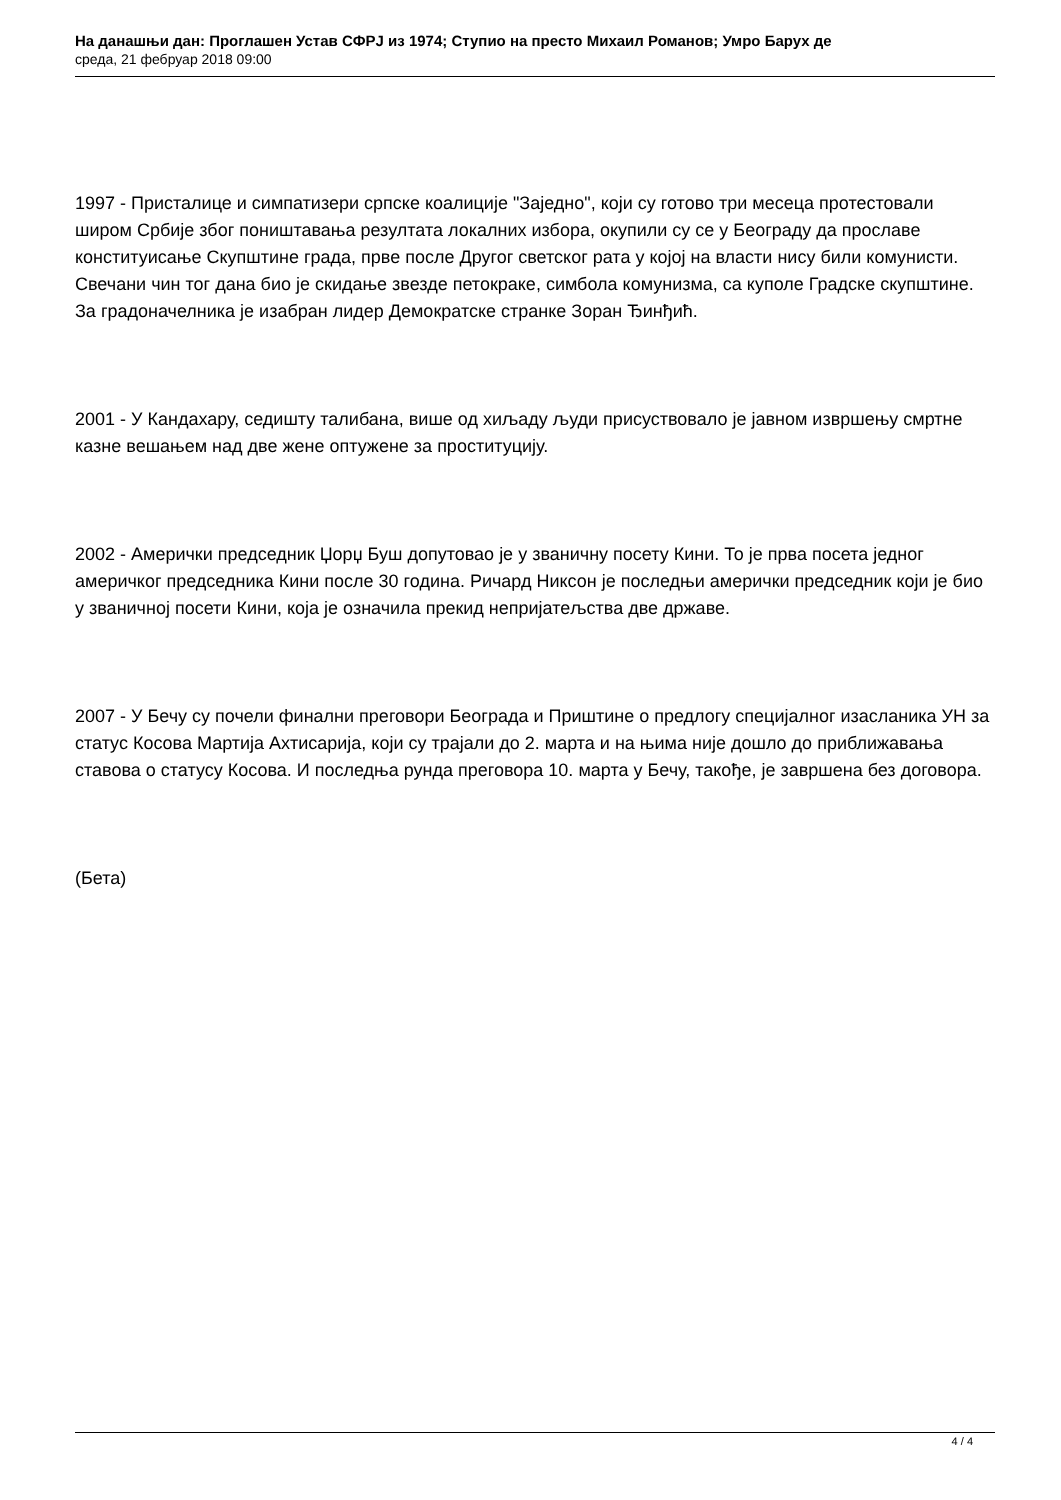На данашњи дан: Проглашен Устав СФРЈ из 1974; Ступио на престо Михаил Романов; Умро Барух де
среда, 21 фебруар 2018 09:00
1997 - Присталице и симпатизери српске коалиције "Заједно", који су готово три месеца протестовали широм Србије због поништавања резултата локалних избора, окупили су се у Београду да прославе конституисање Скупштине града, прве после Другог светског рата у којој на власти нису били комунисти. Свечани чин тог дана био је скидање звезде петокраке, симбола комунизма, са куполе Градске скупштине. За градоначелника је изабран лидер Демократске странке Зоран Ђинђић.
2001 - У Кандахару, седишту талибана, више од хиљаду људи присуствовало је јавном извршењу смртне казне вешањем над две жене оптужене за проституцију.
2002 - Амерички председник Џорџ Буш допутовао је у званичну посету Кини. То је прва посета једног америчког председника Кини после 30 година. Ричард Никсон је последњи амерички председник који је био у званичној посети Кини, која је означила прекид непријатељства две државе.
2007 - У Бечу су почели финални преговори Београда и Приштине о предлогу специјалног изасланика УН за статус Косова Мартија Ахтисарија, који су трајали до 2. марта и на њима није дошло до приближавања ставова о статусу Косова. И последња рунда преговора 10. марта у Бечу, такође, је завршена без договора.
(Бета)
4 / 4